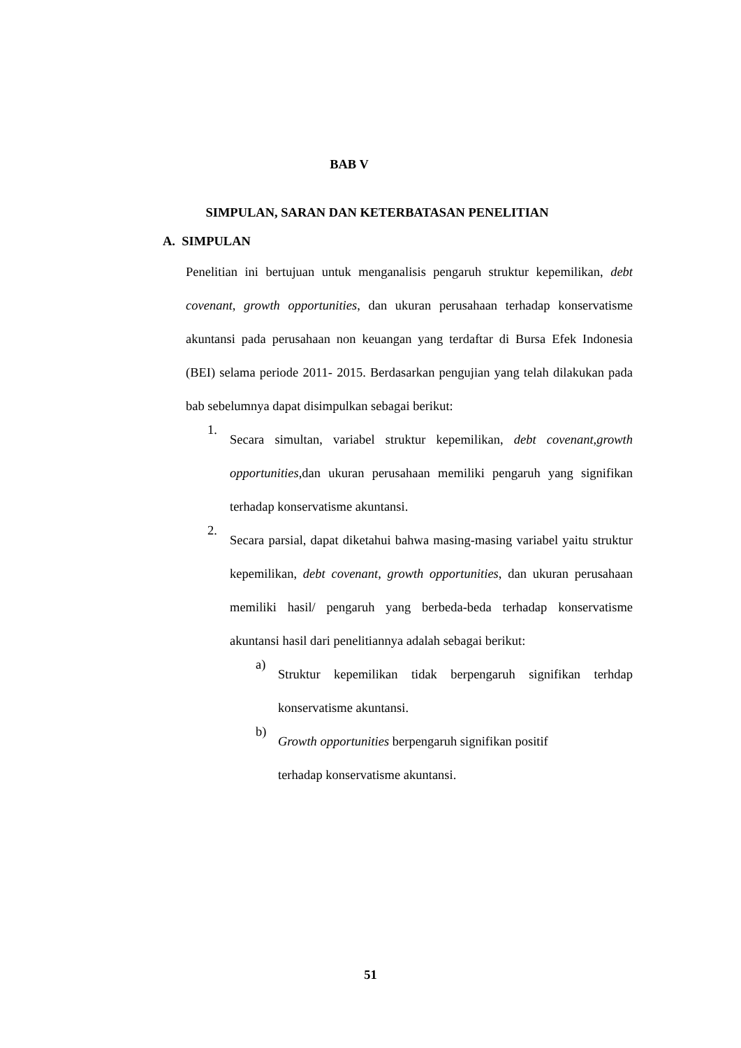BAB V
SIMPULAN, SARAN DAN KETERBATASAN PENELITIAN
A. SIMPULAN
Penelitian ini bertujuan untuk menganalisis pengaruh struktur kepemilikan, debt covenant, growth opportunities, dan ukuran perusahaan terhadap konservatisme akuntansi pada perusahaan non keuangan yang terdaftar di Bursa Efek Indonesia (BEI) selama periode 2011- 2015. Berdasarkan pengujian yang telah dilakukan pada bab sebelumnya dapat disimpulkan sebagai berikut:
1.
Secara simultan, variabel struktur kepemilikan, debt covenant,growth opportunities, dan ukuran perusahaan memiliki pengaruh yang signifikan terhadap konservatisme akuntansi.
2.
Secara parsial, dapat diketahui bahwa masing-masing variabel yaitu struktur kepemilikan, debt covenant, growth opportunities, dan ukuran perusahaan memiliki hasil/ pengaruh yang berbeda-beda terhadap konservatisme akuntansi hasil dari penelitiannya adalah sebagai berikut:
a)
Struktur kepemilikan tidak berpengaruh signifikan terhdap konservatisme akuntansi.
b)
Growth opportunities berpengaruh signifikan positif
terhadap konservatisme akuntansi.
51